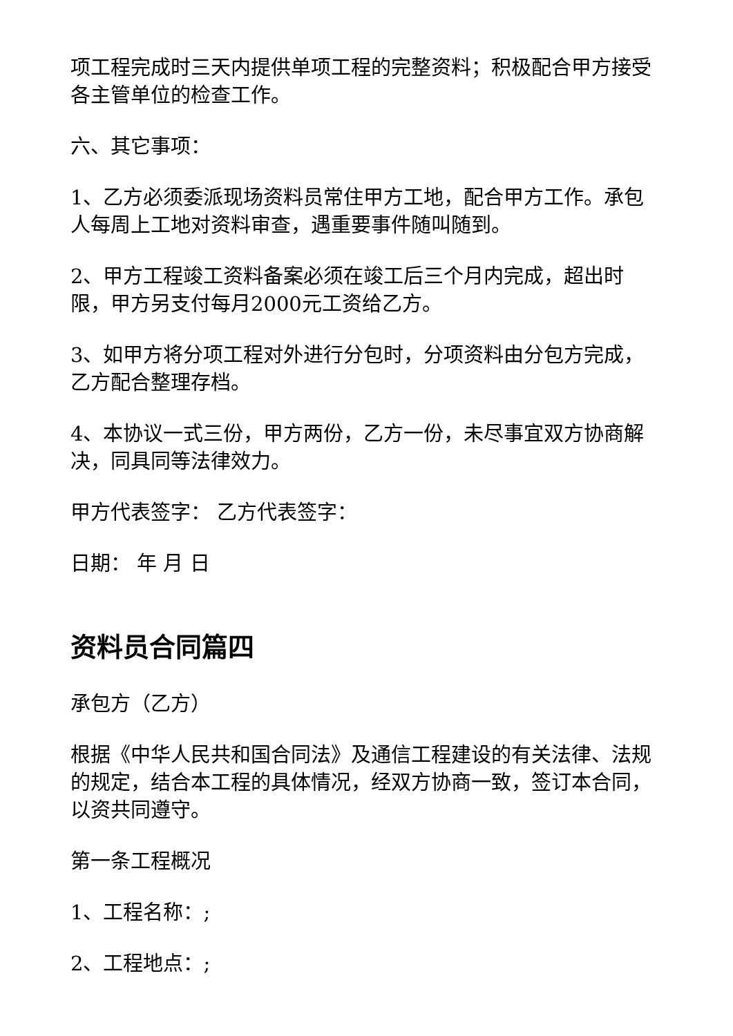项工程完成时三天内提供单项工程的完整资料；积极配合甲方接受各主管单位的检查工作。
六、其它事项：
1、乙方必须委派现场资料员常住甲方工地，配合甲方工作。承包人每周上工地对资料审查，遇重要事件随叫随到。
2、甲方工程竣工资料备案必须在竣工后三个月内完成，超出时限，甲方另支付每月2000元工资给乙方。
3、如甲方将分项工程对外进行分包时，分项资料由分包方完成，乙方配合整理存档。
4、本协议一式三份，甲方两份，乙方一份，未尽事宜双方协商解决，同具同等法律效力。
甲方代表签字： 乙方代表签字：
日期： 年 月 日
资料员合同篇四
承包方（乙方）
根据《中华人民共和国合同法》及通信工程建设的有关法律、法规的规定，结合本工程的具体情况，经双方协商一致，签订本合同，以资共同遵守。
第一条工程概况
1、工程名称：;
2、工程地点：;